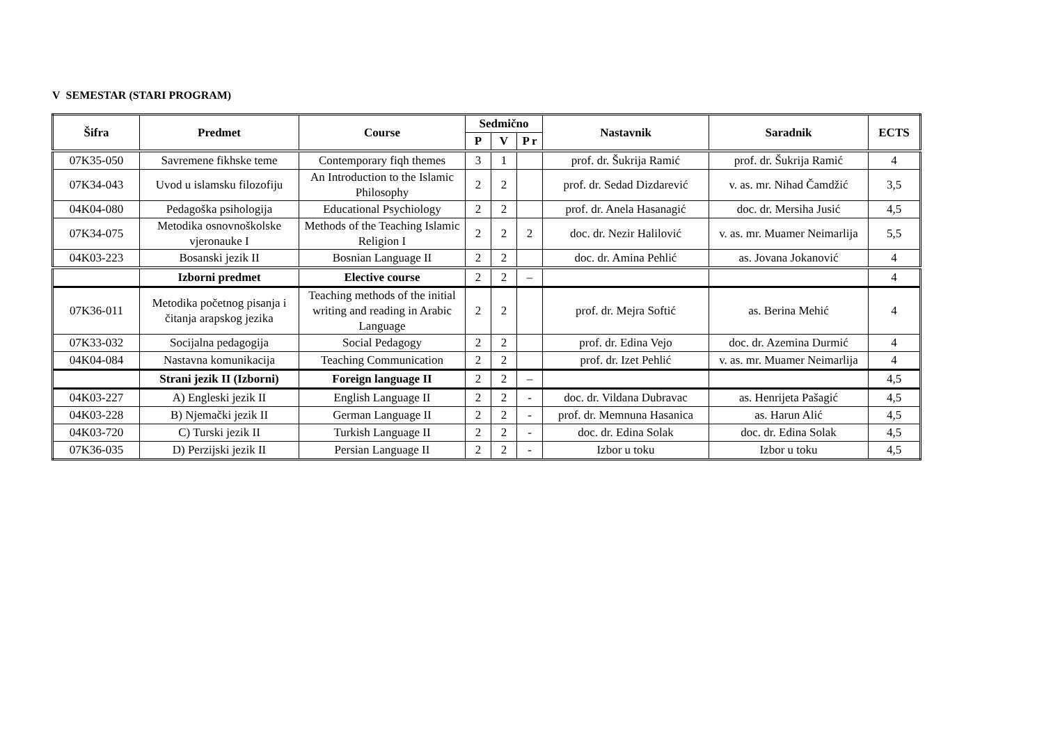V SEMESTAR (STARI PROGRAM)
| Šifra | Predmet | Course | Sedmično | | | Nastavnik | Saradnik | ECTS |
| --- | --- | --- | --- | --- | --- | --- | --- | --- |
| | | | P | V | P r | | | |
| 07K35-050 | Savremene fikhske teme | Contemporary fiqh themes | 3 | 1 | | prof. dr. Šukrija Ramić | prof. dr. Šukrija Ramić | 4 |
| 07K34-043 | Uvod u islamsku filozofiju | An Introduction to the Islamic Philosophy | 2 | 2 | | prof. dr. Sedad Dizdarević | v. as. mr. Nihad Čamdžić | 3,5 |
| 04K04-080 | Pedagoška psihologija | Educational Psychiology | 2 | 2 | | prof. dr. Anela Hasanagić | doc. dr. Mersiha Jusić | 4,5 |
| 07K34-075 | Metodika osnovnoškolske vjeronauke I | Methods of the Teaching Islamic Religion I | 2 | 2 | 2 | doc. dr. Nezir Halilović | v. as. mr. Muamer Neimarlija | 5,5 |
| 04K03-223 | Bosanski jezik II | Bosnian Language II | 2 | 2 | | doc. dr. Amina Pehlić | as. Jovana Jokanović | 4 |
| | Izborni predmet | Elective course | 2 | 2 | – | | | 4 |
| 07K36-011 | Metodika početnog pisanja i čitanja arapskog jezika | Teaching methods of the initial writing and reading in Arabic Language | 2 | 2 | | prof. dr. Mejra Softić | as. Berina Mehić | 4 |
| 07K33-032 | Socijalna pedagogija | Social Pedagogy | 2 | 2 | | prof. dr. Edina Vejo | doc. dr. Azemina Durmić | 4 |
| 04K04-084 | Nastavna komunikacija | Teaching Communication | 2 | 2 | | prof. dr. Izet Pehlić | v. as. mr. Muamer Neimarlija | 4 |
| | Strani jezik II (Izborni) | Foreign language II | 2 | 2 | – | | | 4,5 |
| 04K03-227 | A) Engleski jezik II | English Language II | 2 | 2 | - | doc. dr. Vildana Dubravac | as. Henrijeta Pašagić | 4,5 |
| 04K03-228 | B) Njemački jezik II | German Language II | 2 | 2 | - | prof. dr. Memnuna Hasanica | as. Harun Alić | 4,5 |
| 04K03-720 | C) Turski jezik II | Turkish Language II | 2 | 2 | - | doc. dr. Edina Solak | doc. dr. Edina Solak | 4,5 |
| 07K36-035 | D) Perzijski jezik II | Persian Language II | 2 | 2 | - | Izbor u toku | Izbor u toku | 4,5 |